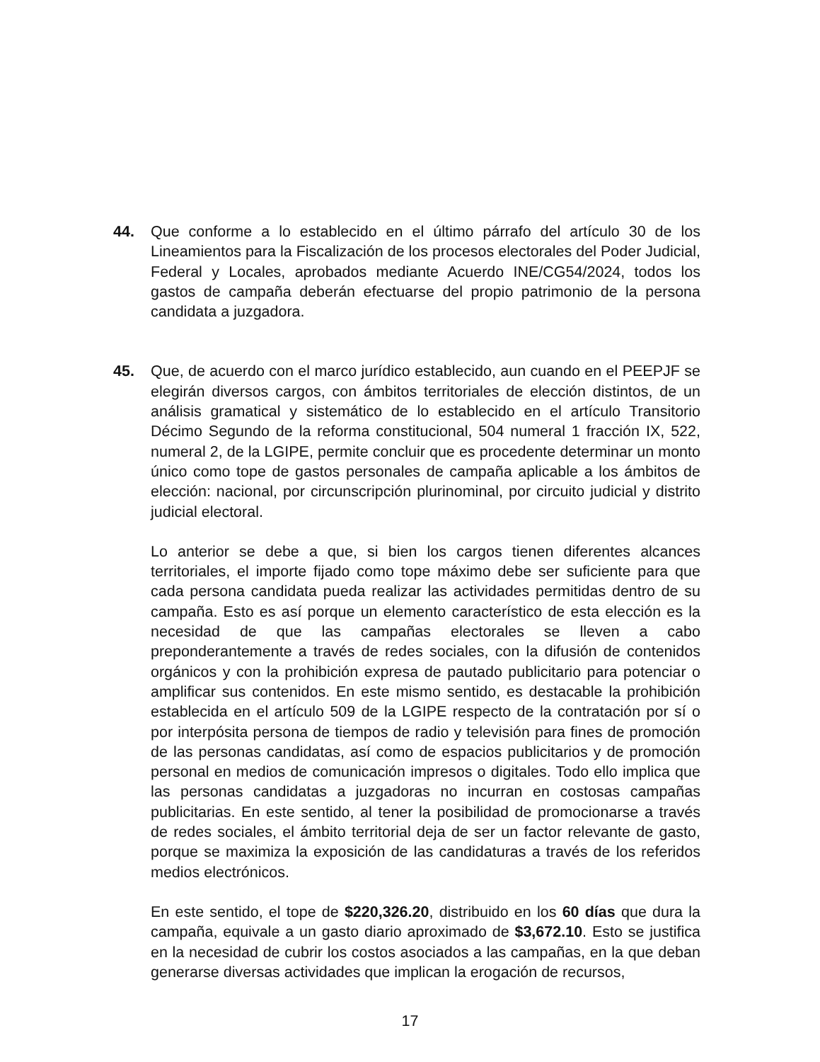44. Que conforme a lo establecido en el último párrafo del artículo 30 de los Lineamientos para la Fiscalización de los procesos electorales del Poder Judicial, Federal y Locales, aprobados mediante Acuerdo INE/CG54/2024, todos los gastos de campaña deberán efectuarse del propio patrimonio de la persona candidata a juzgadora.
45. Que, de acuerdo con el marco jurídico establecido, aun cuando en el PEEPJF se elegirán diversos cargos, con ámbitos territoriales de elección distintos, de un análisis gramatical y sistemático de lo establecido en el artículo Transitorio Décimo Segundo de la reforma constitucional, 504 numeral 1 fracción IX, 522, numeral 2, de la LGIPE, permite concluir que es procedente determinar un monto único como tope de gastos personales de campaña aplicable a los ámbitos de elección: nacional, por circunscripción plurinominal, por circuito judicial y distrito judicial electoral.
Lo anterior se debe a que, si bien los cargos tienen diferentes alcances territoriales, el importe fijado como tope máximo debe ser suficiente para que cada persona candidata pueda realizar las actividades permitidas dentro de su campaña. Esto es así porque un elemento característico de esta elección es la necesidad de que las campañas electorales se lleven a cabo preponderantemente a través de redes sociales, con la difusión de contenidos orgánicos y con la prohibición expresa de pautado publicitario para potenciar o amplificar sus contenidos. En este mismo sentido, es destacable la prohibición establecida en el artículo 509 de la LGIPE respecto de la contratación por sí o por interpósita persona de tiempos de radio y televisión para fines de promoción de las personas candidatas, así como de espacios publicitarios y de promoción personal en medios de comunicación impresos o digitales. Todo ello implica que las personas candidatas a juzgadoras no incurran en costosas campañas publicitarias. En este sentido, al tener la posibilidad de promocionarse a través de redes sociales, el ámbito territorial deja de ser un factor relevante de gasto, porque se maximiza la exposición de las candidaturas a través de los referidos medios electrónicos.
En este sentido, el tope de $220,326.20, distribuido en los 60 días que dura la campaña, equivale a un gasto diario aproximado de $3,672.10. Esto se justifica en la necesidad de cubrir los costos asociados a las campañas, en la que deban generarse diversas actividades que implican la erogación de recursos,
17